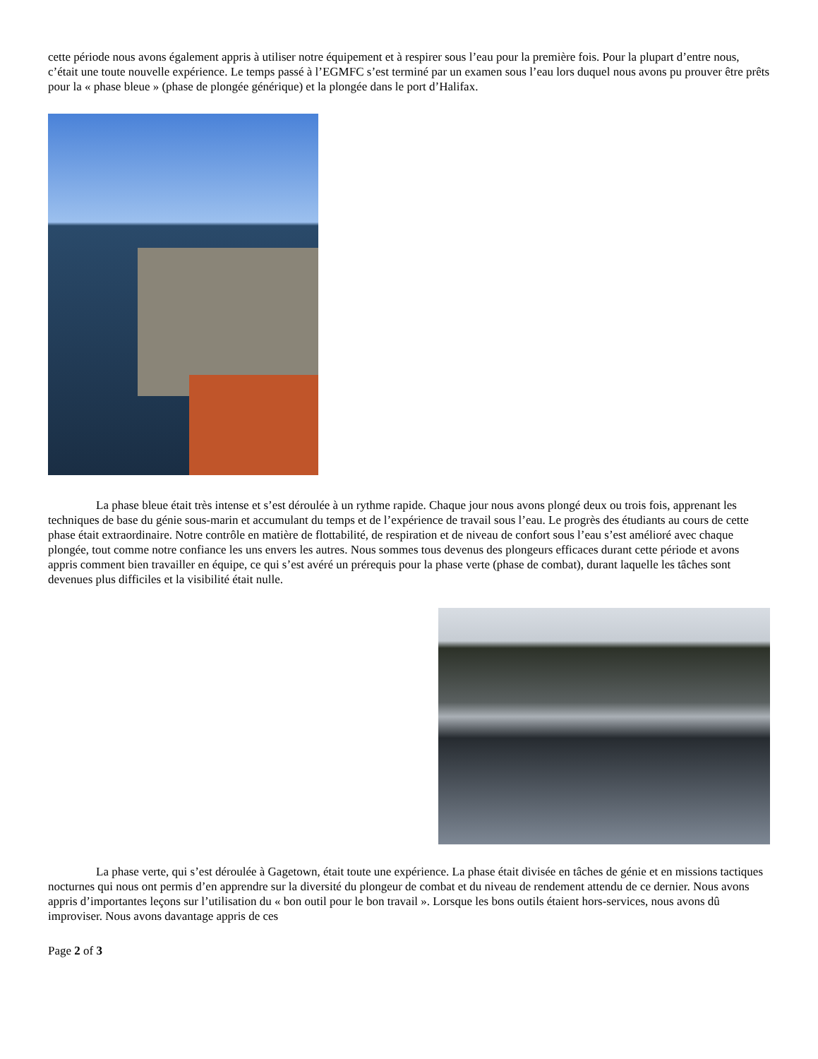cette période nous avons également appris à utiliser notre équipement et à respirer sous l’eau pour la première fois. Pour la plupart d’entre nous, c’était une toute nouvelle expérience. Le temps passé à l’EGMFC s’est terminé par un examen sous l’eau lors duquel nous avons pu prouver être prêts pour la « phase bleue » (phase de plongée générique) et la plongée dans le port d’Halifax.
La phase bleue était très intense et s’est déroulée à un rythme rapide. Chaque jour nous avons plongé deux ou trois fois, apprenant les techniques de base du génie sous-marin et accumulant du temps et de l’expérience de travail sous l’eau. Le progrès des étudiants au cours de cette phase était extraordinaire. Notre contrôle en matière de flottabilité, de respiration et de niveau de confort sous l’eau s’est amélioré avec chaque plongée, tout comme notre confiance les uns envers les autres. Nous sommes tous devenus des plongeurs efficaces durant cette période et avons appris comment bien travailler en équipe, ce qui s’est avéré un prérequis pour la phase verte (phase de combat), durant laquelle les tâches sont devenues plus difficiles et la visibilité était nulle.
La phase verte, qui s’est déroulée à Gagetown, était toute une expérience. La phase était divisée en tâches de génie et en missions tactiques nocturnes qui nous ont permis d’en apprendre sur la diversité du plongeur de combat et du niveau de rendement attendu de ce dernier. Nous avons appris d’importantes leçons sur l’utilisation du « bon outil pour le bon travail ». Lorsque les bons outils étaient hors-services, nous avons dû improviser. Nous avons davantage appris de ces
Page 2 of 3